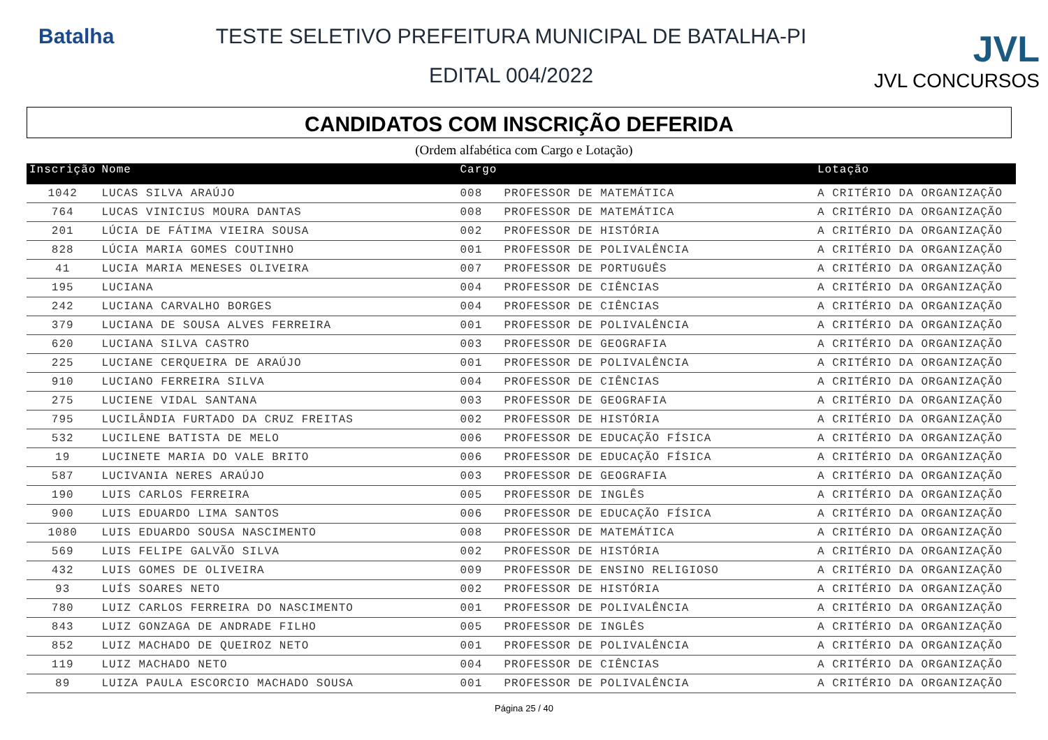Batalha TESTE SELETIVO PREFEITURA MUNICIPAL DE BATALHA-PI
EDITAL 004/2022
JVL
JVL CONCURSOS
CANDIDATOS COM INSCRIÇÃO DEFERIDA
(Ordem alfabética com Cargo e Lotação)
| Inscrição | Nome | Cargo | | Lotação |
| --- | --- | --- | --- | --- |
| 1042 | LUCAS SILVA ARAÚJO | 008 | PROFESSOR DE MATEMÁTICA | A CRITÉRIO DA ORGANIZAÇÃO |
| 764 | LUCAS VINICIUS MOURA DANTAS | 008 | PROFESSOR DE MATEMÁTICA | A CRITÉRIO DA ORGANIZAÇÃO |
| 201 | LÚCIA DE FÁTIMA VIEIRA SOUSA | 002 | PROFESSOR DE HISTÓRIA | A CRITÉRIO DA ORGANIZAÇÃO |
| 828 | LÚCIA MARIA GOMES COUTINHO | 001 | PROFESSOR DE POLIVALÊNCIA | A CRITÉRIO DA ORGANIZAÇÃO |
| 41 | LUCIA MARIA MENESES OLIVEIRA | 007 | PROFESSOR DE PORTUGUÊS | A CRITÉRIO DA ORGANIZAÇÃO |
| 195 | LUCIANA | 004 | PROFESSOR DE CIÊNCIAS | A CRITÉRIO DA ORGANIZAÇÃO |
| 242 | LUCIANA CARVALHO BORGES | 004 | PROFESSOR DE CIÊNCIAS | A CRITÉRIO DA ORGANIZAÇÃO |
| 379 | LUCIANA DE SOUSA ALVES FERREIRA | 001 | PROFESSOR DE POLIVALÊNCIA | A CRITÉRIO DA ORGANIZAÇÃO |
| 620 | LUCIANA SILVA CASTRO | 003 | PROFESSOR DE GEOGRAFIA | A CRITÉRIO DA ORGANIZAÇÃO |
| 225 | LUCIANE CERQUEIRA DE ARAÚJO | 001 | PROFESSOR DE POLIVALÊNCIA | A CRITÉRIO DA ORGANIZAÇÃO |
| 910 | LUCIANO FERREIRA SILVA | 004 | PROFESSOR DE CIÊNCIAS | A CRITÉRIO DA ORGANIZAÇÃO |
| 275 | LUCIENE VIDAL SANTANA | 003 | PROFESSOR DE GEOGRAFIA | A CRITÉRIO DA ORGANIZAÇÃO |
| 795 | LUCILÂNDIA FURTADO DA CRUZ FREITAS | 002 | PROFESSOR DE HISTÓRIA | A CRITÉRIO DA ORGANIZAÇÃO |
| 532 | LUCILENE BATISTA DE MELO | 006 | PROFESSOR DE EDUCAÇÃO FÍSICA | A CRITÉRIO DA ORGANIZAÇÃO |
| 19 | LUCINETE MARIA DO VALE BRITO | 006 | PROFESSOR DE EDUCAÇÃO FÍSICA | A CRITÉRIO DA ORGANIZAÇÃO |
| 587 | LUCIVANIA NERES ARAÚJO | 003 | PROFESSOR DE GEOGRAFIA | A CRITÉRIO DA ORGANIZAÇÃO |
| 190 | LUIS CARLOS FERREIRA | 005 | PROFESSOR DE INGLÊS | A CRITÉRIO DA ORGANIZAÇÃO |
| 900 | LUIS EDUARDO LIMA SANTOS | 006 | PROFESSOR DE EDUCAÇÃO FÍSICA | A CRITÉRIO DA ORGANIZAÇÃO |
| 1080 | LUIS EDUARDO SOUSA NASCIMENTO | 008 | PROFESSOR DE MATEMÁTICA | A CRITÉRIO DA ORGANIZAÇÃO |
| 569 | LUIS FELIPE GALVÃO SILVA | 002 | PROFESSOR DE HISTÓRIA | A CRITÉRIO DA ORGANIZAÇÃO |
| 432 | LUIS GOMES DE OLIVEIRA | 009 | PROFESSOR DE ENSINO RELIGIOSO | A CRITÉRIO DA ORGANIZAÇÃO |
| 93 | LUÍS SOARES NETO | 002 | PROFESSOR DE HISTÓRIA | A CRITÉRIO DA ORGANIZAÇÃO |
| 780 | LUIZ CARLOS FERREIRA DO NASCIMENTO | 001 | PROFESSOR DE POLIVALÊNCIA | A CRITÉRIO DA ORGANIZAÇÃO |
| 843 | LUIZ GONZAGA DE ANDRADE FILHO | 005 | PROFESSOR DE INGLÊS | A CRITÉRIO DA ORGANIZAÇÃO |
| 852 | LUIZ MACHADO DE QUEIROZ NETO | 001 | PROFESSOR DE POLIVALÊNCIA | A CRITÉRIO DA ORGANIZAÇÃO |
| 119 | LUIZ MACHADO NETO | 004 | PROFESSOR DE CIÊNCIAS | A CRITÉRIO DA ORGANIZAÇÃO |
| 89 | LUIZA PAULA ESCORCIO MACHADO SOUSA | 001 | PROFESSOR DE POLIVALÊNCIA | A CRITÉRIO DA ORGANIZAÇÃO |
Página 25 / 40